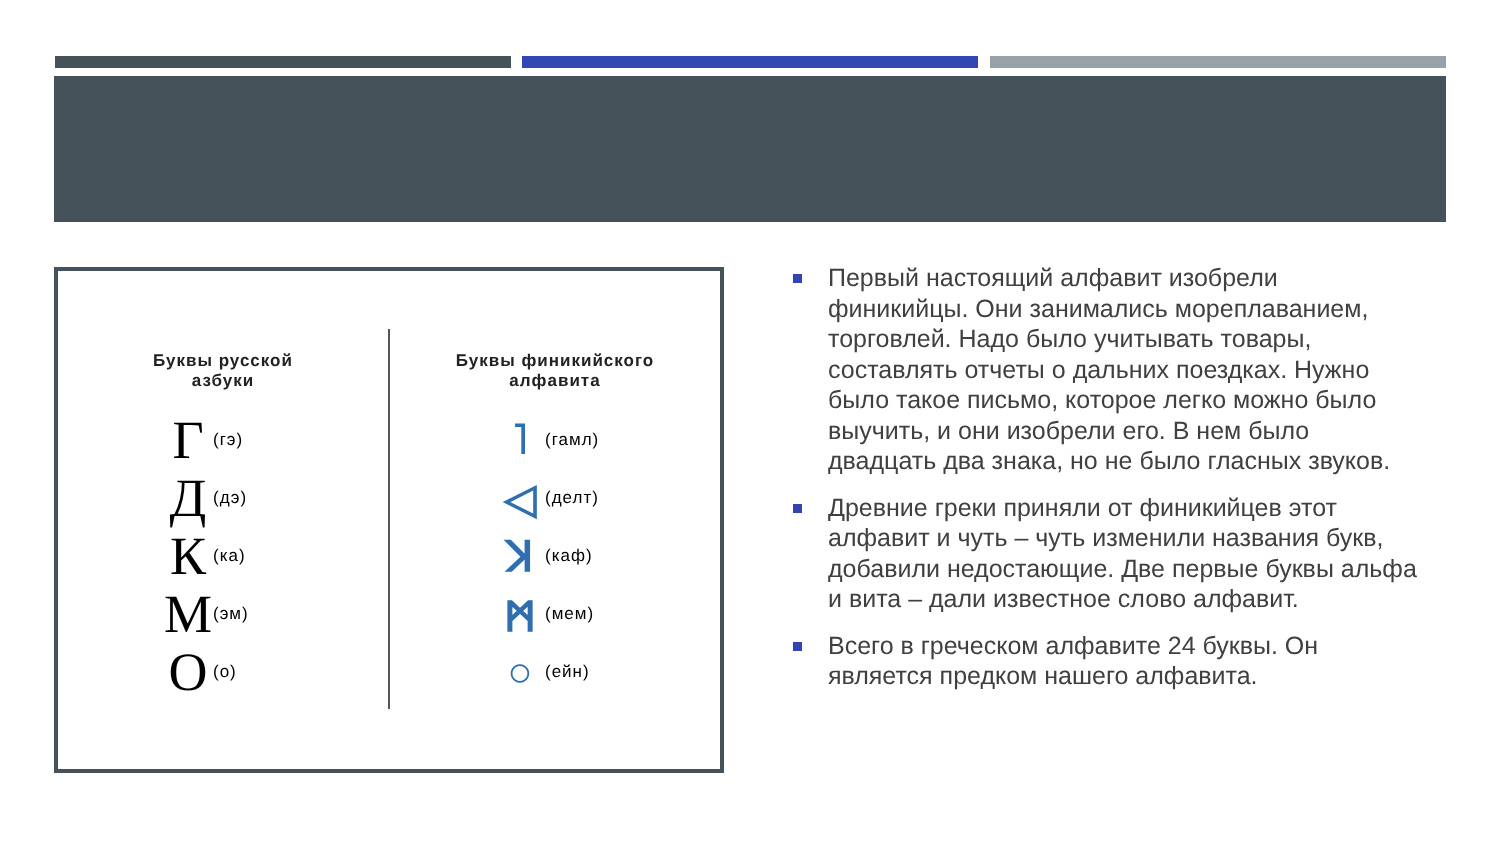Буквы русской
азбуки
Г (гэ)
Д (дэ)
К (ка)
М (эм)
О (о)
Буквы финикийского
алфавита
˥ (гамл)
◁ (делт)
ꓘ (каф)
ᛗ (мем)
○ (ейн)
Первый настоящий алфавит изобрели финикийцы. Они занимались мореплаванием, торговлей. Надо было учитывать товары, составлять отчеты о дальних поездках. Нужно было такое письмо, которое легко можно было выучить, и они изобрели его. В нем было двадцать два знака, но не было гласных звуков.
Древние греки приняли от финикийцев этот алфавит и чуть – чуть изменили названия букв, добавили недостающие. Две первые буквы альфа и вита – дали известное слово алфавит.
Всего в греческом алфавите 24 буквы. Он является предком нашего алфавита.